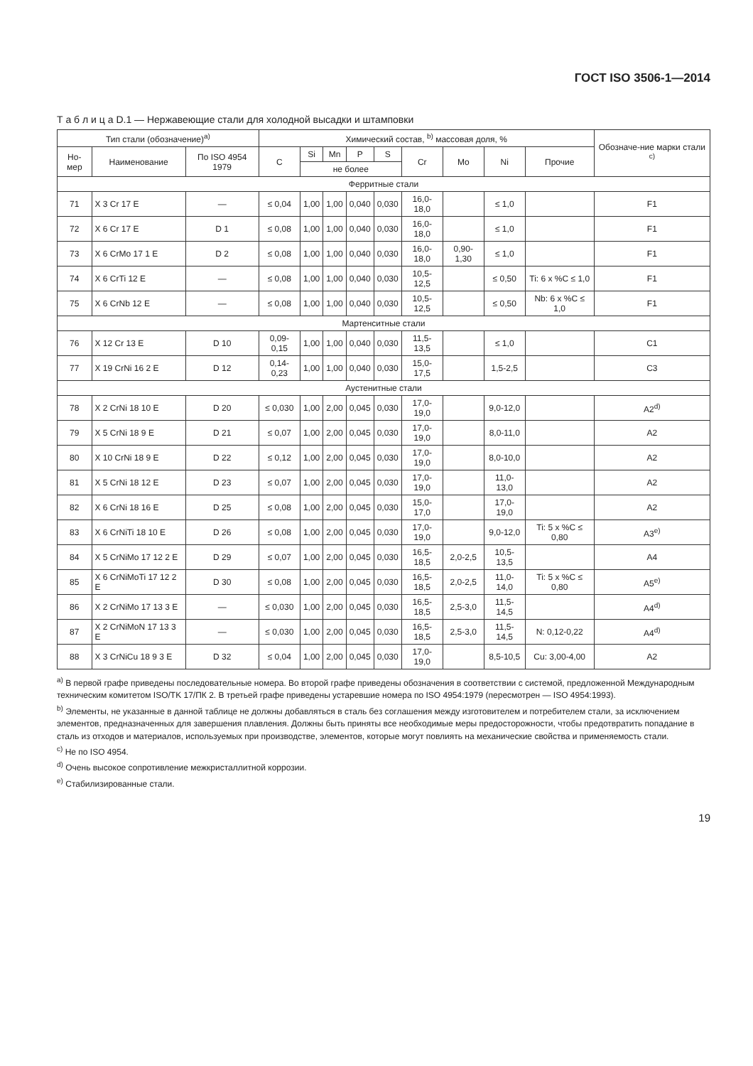ГОСТ ISO 3506-1—2014
Т а б л и ц а D.1 — Нержавеющие стали для холодной высадки и штамповки
| Тип стали (обозначение)<sup>a)</sup> | | | Химический состав, <sup>b)</sup> массовая доля, % | | | | | | | | | Обозначе-ние марки стали <sup>c)</sup> |
| --- | --- | --- | --- | --- | --- | --- | --- | --- | --- | --- | --- | --- |
| Но-мер | Наименование | По ISO 4954 1979 | C | Si | Mn | P | S | Cr | Mo | Ni | Прочие | |
| | | | | не более | | | | | | | | |
| Ферритные стали | | | | | | | | | | | | |
| 71 | X 3 Cr 17 E | — | ≤ 0,04 | 1,00 | 1,00 | 0,040 | 0,030 | 16,0-18,0 | | ≤ 1,0 | | F1 |
| 72 | X 6 Cr 17 E | D 1 | ≤ 0,08 | 1,00 | 1,00 | 0,040 | 0,030 | 16,0-18,0 | | ≤ 1,0 | | F1 |
| 73 | X 6 CrMo 17 1 E | D 2 | ≤ 0,08 | 1,00 | 1,00 | 0,040 | 0,030 | 16,0-18,0 | 0,90-1,30 | ≤ 1,0 | | F1 |
| 74 | X 6 CrTi 12 E | — | ≤ 0,08 | 1,00 | 1,00 | 0,040 | 0,030 | 10,5-12,5 | | ≤ 0,50 | Ti: 6 x %C ≤ 1,0 | F1 |
| 75 | X 6 CrNb 12 E | — | ≤ 0,08 | 1,00 | 1,00 | 0,040 | 0,030 | 10,5-12,5 | | ≤ 0,50 | Nb: 6 x %C ≤ 1,0 | F1 |
| Мартенситные стали | | | | | | | | | | | | |
| 76 | X 12 Cr 13 E | D 10 | 0,09-0,15 | 1,00 | 1,00 | 0,040 | 0,030 | 11,5-13,5 | | ≤ 1,0 | | C1 |
| 77 | X 19 CrNi 16 2 E | D 12 | 0,14-0,23 | 1,00 | 1,00 | 0,040 | 0,030 | 15,0-17,5 | | 1,5-2,5 | | C3 |
| Аустенитные стали | | | | | | | | | | | | |
| 78 | X 2 CrNi 18 10 E | D 20 | ≤ 0,030 | 1,00 | 2,00 | 0,045 | 0,030 | 17,0-19,0 | | 9,0-12,0 | | A2<sup>d)</sup> |
| 79 | X 5 CrNi 18 9 E | D 21 | ≤ 0,07 | 1,00 | 2,00 | 0,045 | 0,030 | 17,0-19,0 | | 8,0-11,0 | | A2 |
| 80 | X 10 CrNi 18 9 E | D 22 | ≤ 0,12 | 1,00 | 2,00 | 0,045 | 0,030 | 17,0-19,0 | | 8,0-10,0 | | A2 |
| 81 | X 5 CrNi 18 12 E | D 23 | ≤ 0,07 | 1,00 | 2,00 | 0,045 | 0,030 | 17,0-19,0 | | 11,0-13,0 | | A2 |
| 82 | X 6 CrNi 18 16 E | D 25 | ≤ 0,08 | 1,00 | 2,00 | 0,045 | 0,030 | 15,0-17,0 | | 17,0-19,0 | | A2 |
| 83 | X 6 CrNiTi 18 10 E | D 26 | ≤ 0,08 | 1,00 | 2,00 | 0,045 | 0,030 | 17,0-19,0 | | 9,0-12,0 | Ti: 5 x %C ≤ 0,80 | A3<sup>e)</sup> |
| 84 | X 5 CrNiMo 17 12 2 E | D 29 | ≤ 0,07 | 1,00 | 2,00 | 0,045 | 0,030 | 16,5-18,5 | 2,0-2,5 | 10,5-13,5 | | A4 |
| 85 | X 6 CrNiMoTi 17 12 2 E | D 30 | ≤ 0,08 | 1,00 | 2,00 | 0,045 | 0,030 | 16,5-18,5 | 2,0-2,5 | 11,0-14,0 | Ti: 5 x %C ≤ 0,80 | A5<sup>e)</sup> |
| 86 | X 2 CrNiMo 17 13 3 E | — | ≤ 0,030 | 1,00 | 2,00 | 0,045 | 0,030 | 16,5-18,5 | 2,5-3,0 | 11,5-14,5 | | A4<sup>d)</sup> |
| 87 | X 2 CrNiMoN 17 13 3 E | — | ≤ 0,030 | 1,00 | 2,00 | 0,045 | 0,030 | 16,5-18,5 | 2,5-3,0 | 11,5-14,5 | N: 0,12-0,22 | A4<sup>d)</sup> |
| 88 | X 3 CrNiCu 18 9 3 E | D 32 | ≤ 0,04 | 1,00 | 2,00 | 0,045 | 0,030 | 17,0-19,0 | | 8,5-10,5 | Cu: 3,00-4,00 | A2 |
<sup>a)</sup> В первой графе приведены последовательные номера. Во второй графе приведены обозначения в соответствии с системой, предложенной Международным техническим комитетом ISO/TK 17/ПК 2. В третьей графе приведены устаревшие номера по ISO 4954:1979 (пересмотрен — ISO 4954:1993).
<sup>b)</sup> Элементы, не указанные в данной таблице не должны добавляться в сталь без соглашения между изготовителем и потребителем стали, за исключением элементов, предназначенных для завершения плавления. Должны быть приняты все необходимые меры предосторожности, чтобы предотвратить попадание в сталь из отходов и материалов, используемых при производстве, элементов, которые могут повлиять на механические свойства и применяемость стали.
<sup>c)</sup> Не по ISO 4954.
<sup>d)</sup> Очень высокое сопротивление межкристаллитной коррозии.
<sup>e)</sup> Стабилизированные стали.
19